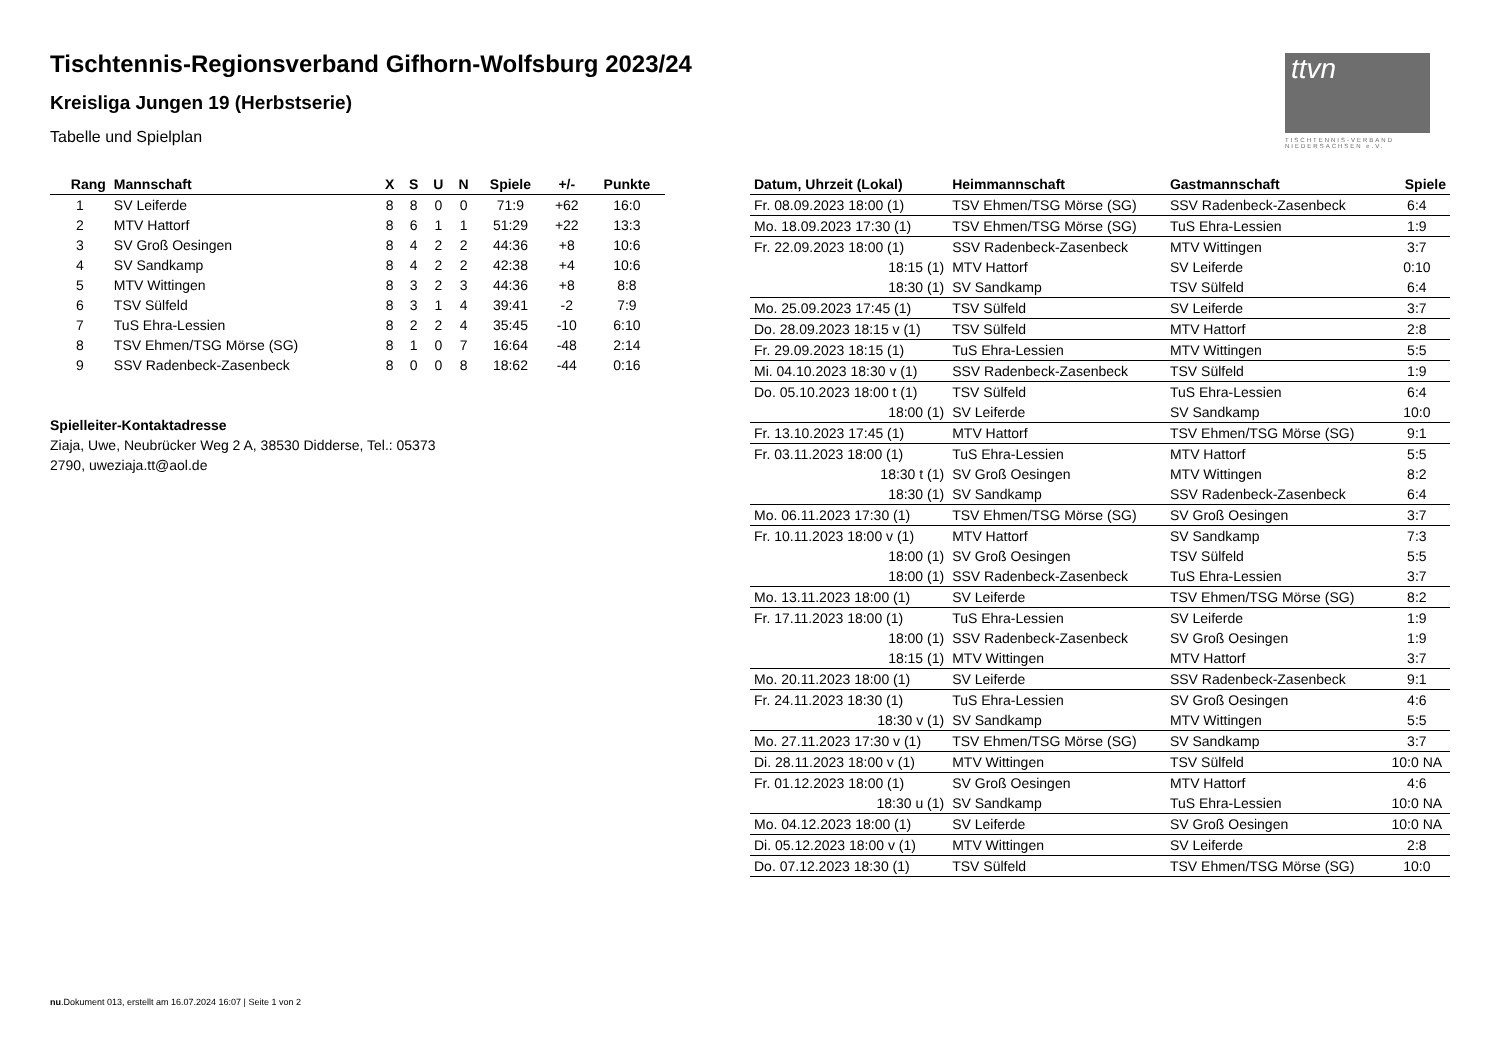Tischtennis-Regionsverband Gifhorn-Wolfsburg 2023/24
Kreisliga Jungen 19 (Herbstserie)
Tabelle und Spielplan
ttvn
TISCHTENNIS-VERBAND NIEDERSACHSEN e.V.
| Rang | Mannschaft | X | S | U | N | Spiele | +/- | Punkte |
| --- | --- | --- | --- | --- | --- | --- | --- | --- |
| 1 | SV Leiferde | 8 | 8 | 0 | 0 | 71:9 | +62 | 16:0 |
| 2 | MTV Hattorf | 8 | 6 | 1 | 1 | 51:29 | +22 | 13:3 |
| 3 | SV Groß Oesingen | 8 | 4 | 2 | 2 | 44:36 | +8 | 10:6 |
| 4 | SV Sandkamp | 8 | 4 | 2 | 2 | 42:38 | +4 | 10:6 |
| 5 | MTV Wittingen | 8 | 3 | 2 | 3 | 44:36 | +8 | 8:8 |
| 6 | TSV Sülfeld | 8 | 3 | 1 | 4 | 39:41 | -2 | 7:9 |
| 7 | TuS Ehra-Lessien | 8 | 2 | 2 | 4 | 35:45 | -10 | 6:10 |
| 8 | TSV Ehmen/TSG Mörse (SG) | 8 | 1 | 0 | 7 | 16:64 | -48 | 2:14 |
| 9 | SSV Radenbeck-Zasenbeck | 8 | 0 | 0 | 8 | 18:62 | -44 | 0:16 |
Spielleiter-Kontaktadresse
Ziaja, Uwe, Neubrücker Weg 2 A, 38530 Didderse, Tel.: 05373
2790, uweziaja.tt@aol.de
| Datum, Uhrzeit (Lokal) | Heimmannschaft | Gastmannschaft | Spiele |
| --- | --- | --- | --- |
| Fr. 08.09.2023 18:00 (1) | TSV Ehmen/TSG Mörse (SG) | SSV Radenbeck-Zasenbeck | 6:4 |
| Mo. 18.09.2023 17:30 (1) | TSV Ehmen/TSG Mörse (SG) | TuS Ehra-Lessien | 1:9 |
| Fr. 22.09.2023 18:00 (1) | SSV Radenbeck-Zasenbeck | MTV Wittingen | 3:7 |
| 18:15 (1) | MTV Hattorf | SV Leiferde | 0:10 |
| 18:30 (1) | SV Sandkamp | TSV Sülfeld | 6:4 |
| Mo. 25.09.2023 17:45 (1) | TSV Sülfeld | SV Leiferde | 3:7 |
| Do. 28.09.2023 18:15 v (1) | TSV Sülfeld | MTV Hattorf | 2:8 |
| Fr. 29.09.2023 18:15 (1) | TuS Ehra-Lessien | MTV Wittingen | 5:5 |
| Mi. 04.10.2023 18:30 v (1) | SSV Radenbeck-Zasenbeck | TSV Sülfeld | 1:9 |
| Do. 05.10.2023 18:00 t (1) | TSV Sülfeld | TuS Ehra-Lessien | 6:4 |
| 18:00 (1) | SV Leiferde | SV Sandkamp | 10:0 |
| Fr. 13.10.2023 17:45 (1) | MTV Hattorf | TSV Ehmen/TSG Mörse (SG) | 9:1 |
| Fr. 03.11.2023 18:00 (1) | TuS Ehra-Lessien | MTV Hattorf | 5:5 |
| 18:30 t (1) | SV Groß Oesingen | MTV Wittingen | 8:2 |
| 18:30 (1) | SV Sandkamp | SSV Radenbeck-Zasenbeck | 6:4 |
| Mo. 06.11.2023 17:30 (1) | TSV Ehmen/TSG Mörse (SG) | SV Groß Oesingen | 3:7 |
| Fr. 10.11.2023 18:00 v (1) | MTV Hattorf | SV Sandkamp | 7:3 |
| 18:00 (1) | SV Groß Oesingen | TSV Sülfeld | 5:5 |
| 18:00 (1) | SSV Radenbeck-Zasenbeck | TuS Ehra-Lessien | 3:7 |
| Mo. 13.11.2023 18:00 (1) | SV Leiferde | TSV Ehmen/TSG Mörse (SG) | 8:2 |
| Fr. 17.11.2023 18:00 (1) | TuS Ehra-Lessien | SV Leiferde | 1:9 |
| 18:00 (1) | SSV Radenbeck-Zasenbeck | SV Groß Oesingen | 1:9 |
| 18:15 (1) | MTV Wittingen | MTV Hattorf | 3:7 |
| Mo. 20.11.2023 18:00 (1) | SV Leiferde | SSV Radenbeck-Zasenbeck | 9:1 |
| Fr. 24.11.2023 18:30 (1) | TuS Ehra-Lessien | SV Groß Oesingen | 4:6 |
| 18:30 v (1) | SV Sandkamp | MTV Wittingen | 5:5 |
| Mo. 27.11.2023 17:30 v (1) | TSV Ehmen/TSG Mörse (SG) | SV Sandkamp | 3:7 |
| Di. 28.11.2023 18:00 v (1) | MTV Wittingen | TSV Sülfeld | 10:0 NA |
| Fr. 01.12.2023 18:00 (1) | SV Groß Oesingen | MTV Hattorf | 4:6 |
| 18:30 u (1) | SV Sandkamp | TuS Ehra-Lessien | 10:0 NA |
| Mo. 04.12.2023 18:00 (1) | SV Leiferde | SV Groß Oesingen | 10:0 NA |
| Di. 05.12.2023 18:00 v (1) | MTV Wittingen | SV Leiferde | 2:8 |
| Do. 07.12.2023 18:30 (1) | TSV Sülfeld | TSV Ehmen/TSG Mörse (SG) | 10:0 |
nu.Dokument 013, erstellt am 16.07.2024 16:07 | Seite 1 von 2